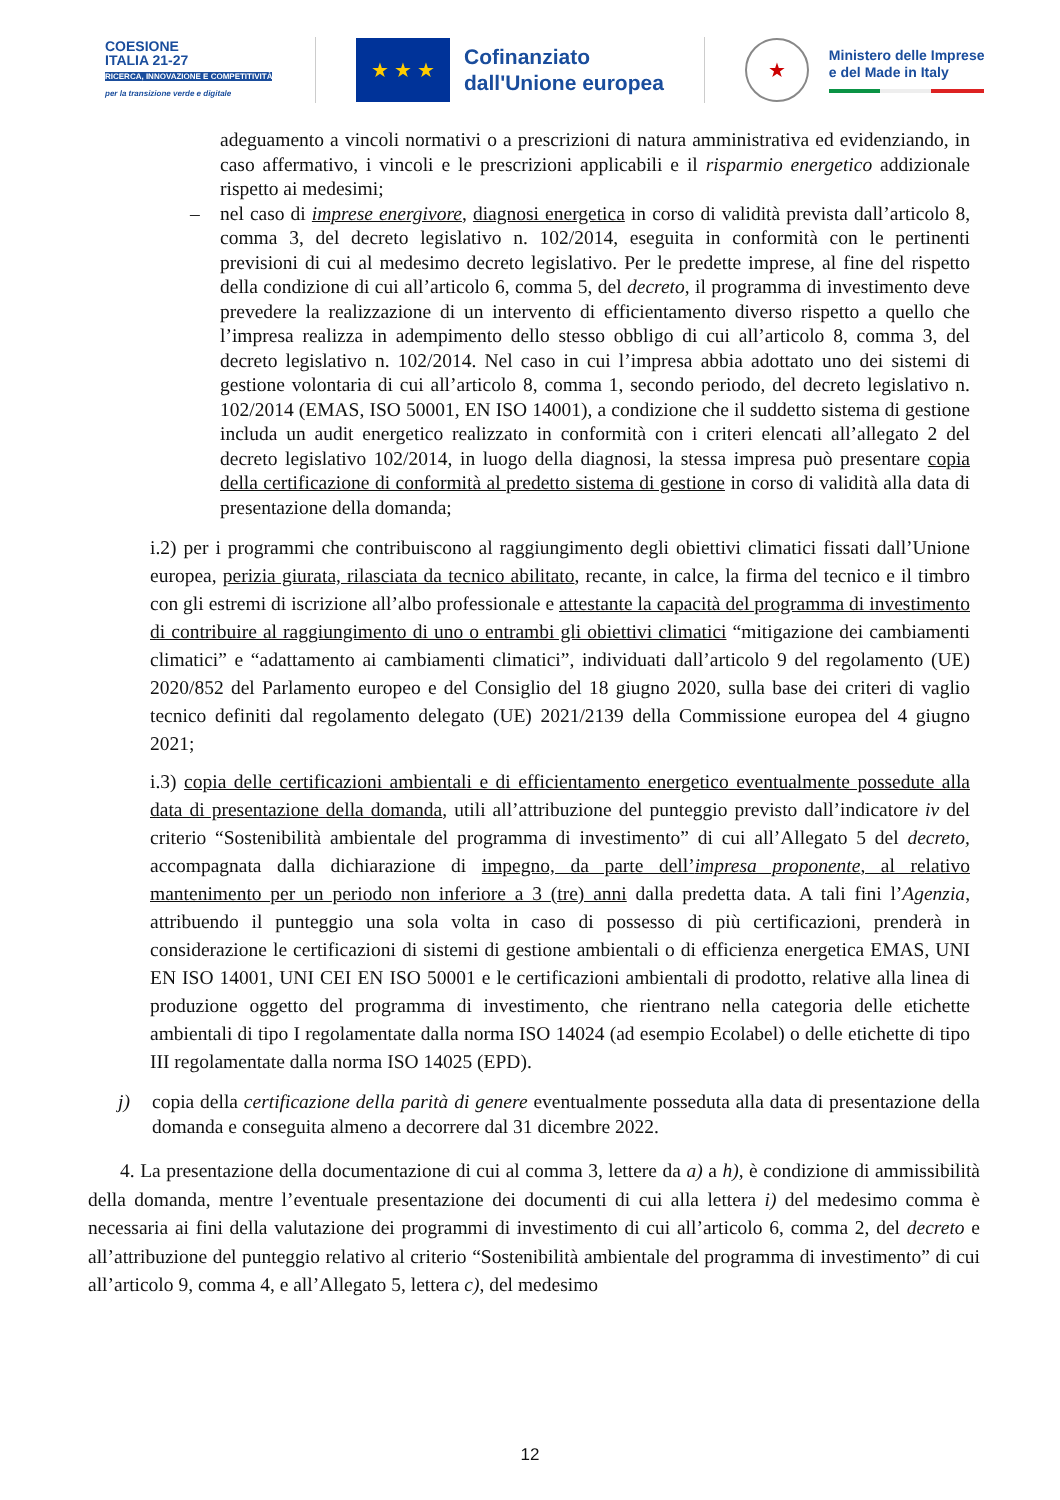COESIONE
ITALIA 21-27
RICERCA, INNOVAZIONE E COMPETITIVITÀ
per la transizione verde e digitale
★ ★ ★
Cofinanziato
dall'Unione europea
★
Ministero delle Imprese
e del Made in Italy
adeguamento a vincoli normativi o a prescrizioni di natura amministrativa ed evidenziando, in caso affermativo, i vincoli e le prescrizioni applicabili e il risparmio energetico addizionale rispetto ai medesimi;
– nel caso di imprese energivore, diagnosi energetica in corso di validità prevista dall’articolo 8, comma 3, del decreto legislativo n. 102/2014, eseguita in conformità con le pertinenti previsioni di cui al medesimo decreto legislativo. Per le predette imprese, al fine del rispetto della condizione di cui all’articolo 6, comma 5, del decreto, il programma di investimento deve prevedere la realizzazione di un intervento di efficientamento diverso rispetto a quello che l’impresa realizza in adempimento dello stesso obbligo di cui all’articolo 8, comma 3, del decreto legislativo n. 102/2014. Nel caso in cui l’impresa abbia adottato uno dei sistemi di gestione volontaria di cui all’articolo 8, comma 1, secondo periodo, del decreto legislativo n. 102/2014 (EMAS, ISO 50001, EN ISO 14001), a condizione che il suddetto sistema di gestione includa un audit energetico realizzato in conformità con i criteri elencati all’allegato 2 del decreto legislativo 102/2014, in luogo della diagnosi, la stessa impresa può presentare copia della certificazione di conformità al predetto sistema di gestione in corso di validità alla data di presentazione della domanda;
i.2) per i programmi che contribuiscono al raggiungimento degli obiettivi climatici fissati dall’Unione europea, perizia giurata, rilasciata da tecnico abilitato, recante, in calce, la firma del tecnico e il timbro con gli estremi di iscrizione all’albo professionale e attestante la capacità del programma di investimento di contribuire al raggiungimento di uno o entrambi gli obiettivi climatici “mitigazione dei cambiamenti climatici” e “adattamento ai cambiamenti climatici”, individuati dall’articolo 9 del regolamento (UE) 2020/852 del Parlamento europeo e del Consiglio del 18 giugno 2020, sulla base dei criteri di vaglio tecnico definiti dal regolamento delegato (UE) 2021/2139 della Commissione europea del 4 giugno 2021;
i.3) copia delle certificazioni ambientali e di efficientamento energetico eventualmente possedute alla data di presentazione della domanda, utili all’attribuzione del punteggio previsto dall’indicatore iv del criterio “Sostenibilità ambientale del programma di investimento” di cui all’Allegato 5 del decreto, accompagnata dalla dichiarazione di impegno, da parte dell’impresa proponente, al relativo mantenimento per un periodo non inferiore a 3 (tre) anni dalla predetta data. A tali fini l’Agenzia, attribuendo il punteggio una sola volta in caso di possesso di più certificazioni, prenderà in considerazione le certificazioni di sistemi di gestione ambientali o di efficienza energetica EMAS, UNI EN ISO 14001, UNI CEI EN ISO 50001 e le certificazioni ambientali di prodotto, relative alla linea di produzione oggetto del programma di investimento, che rientrano nella categoria delle etichette ambientali di tipo I regolamentate dalla norma ISO 14024 (ad esempio Ecolabel) o delle etichette di tipo III regolamentate dalla norma ISO 14025 (EPD).
j) copia della certificazione della parità di genere eventualmente posseduta alla data di presentazione della domanda e conseguita almeno a decorrere dal 31 dicembre 2022.
4. La presentazione della documentazione di cui al comma 3, lettere da a) a h), è condizione di ammissibilità della domanda, mentre l’eventuale presentazione dei documenti di cui alla lettera i) del medesimo comma è necessaria ai fini della valutazione dei programmi di investimento di cui all’articolo 6, comma 2, del decreto e all’attribuzione del punteggio relativo al criterio “Sostenibilità ambientale del programma di investimento” di cui all’articolo 9, comma 4, e all’Allegato 5, lettera c), del medesimo
12